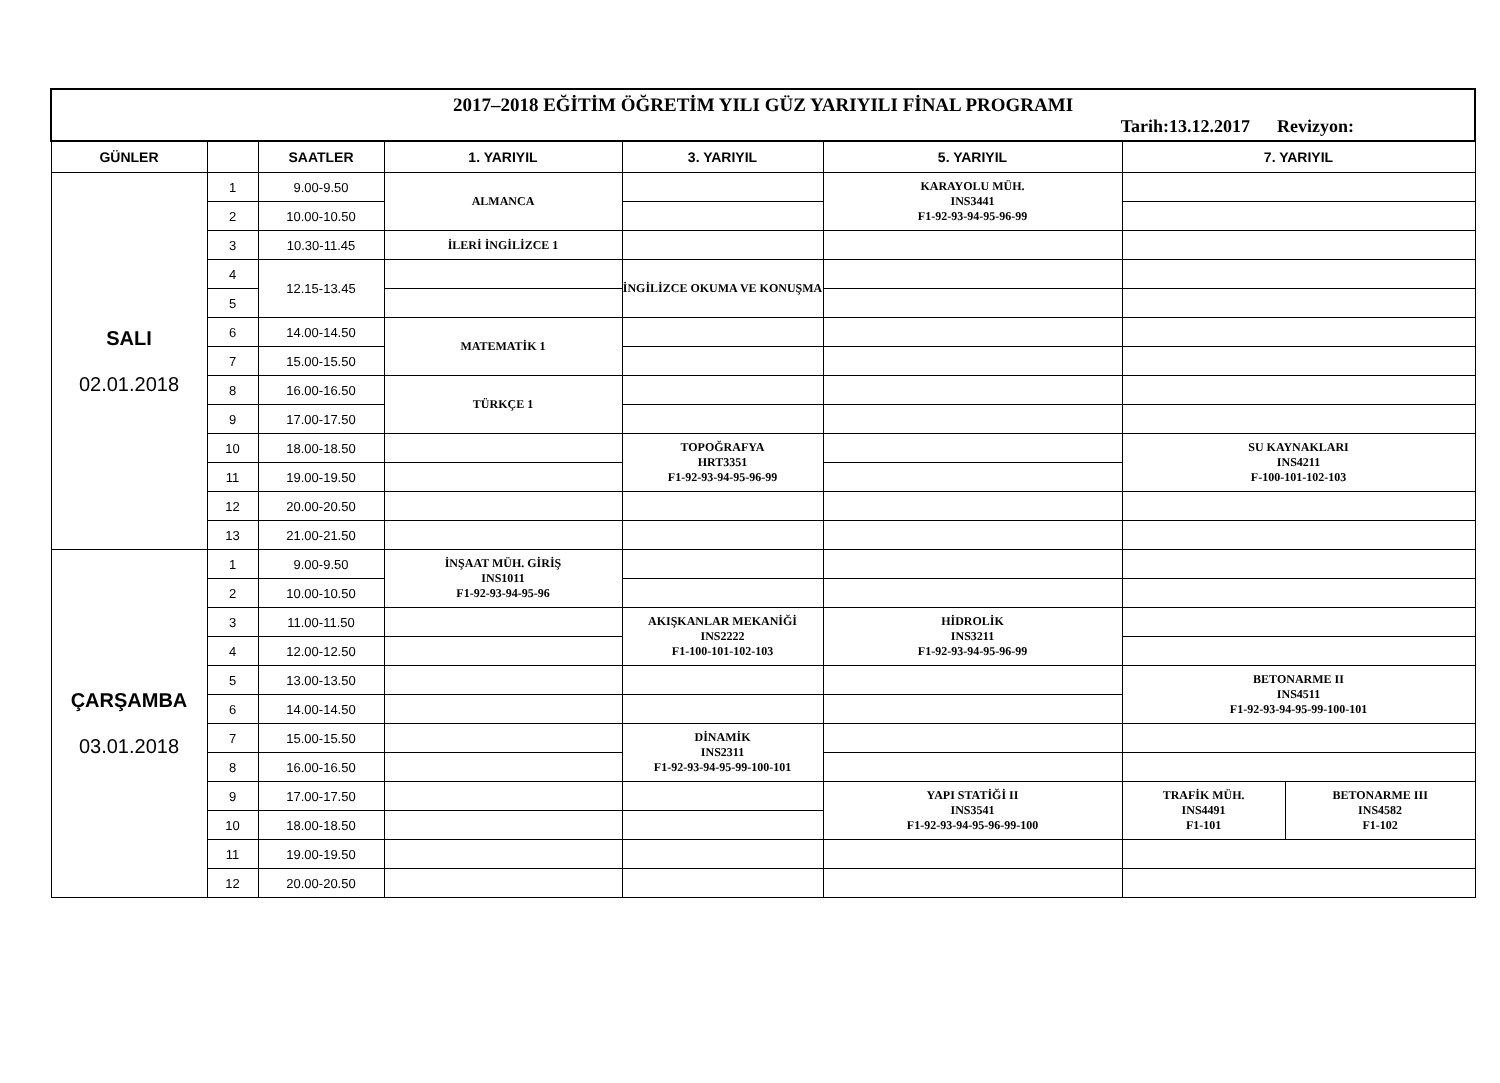| 2017–2018 EĞİTİM ÖĞRETİM YILI GÜZ YARIYILI FİNAL PROGRAMI Tarih:13.12.2017 Revizyon: | | | | | | | |
| GÜNLER | | SAATLER | 1. YARIYIL | 3. YARIYIL | 5. YARIYIL | 7. YARIYIL | |
| SALI 02.01.2018 | 1 | 9.00-9.50 | ALMANCA | | KARAYOLU MÜH. INS3441 F1-92-93-94-95-96-99 | | |
| | 2 | 10.00-10.50 | | | | | |
| | 3 | 10.30-11.45 | İLERİ İNGİLİZCE 1 | | | | |
| | 4 | 12.15-13.45 | | İNGİLİZCE OKUMA VE KONUŞMA | | | |
| | 5 | | | | | | |
| | 6 | 14.00-14.50 | MATEMATİK 1 | | | | |
| | 7 | 15.00-15.50 | | | | | |
| | 8 | 16.00-16.50 | TÜRKÇE 1 | | | | |
| | 9 | 17.00-17.50 | | | | | |
| | 10 | 18.00-18.50 | | TOPOĞRAFYA HRT3351 F1-92-93-94-95-96-99 | | SU KAYNAKLARI INS4211 F-100-101-102-103 | |
| | 11 | 19.00-19.50 | | | | | |
| | 12 | 20.00-20.50 | | | | | |
| | 13 | 21.00-21.50 | | | | | |
| ÇARŞAMBA 03.01.2018 | 1 | 9.00-9.50 | İNŞAAT MÜH. GİRİŞ INS1011 F1-92-93-94-95-96 | | | | |
| | 2 | 10.00-10.50 | | | | | |
| | 3 | 11.00-11.50 | | AKIŞKANLAR MEKANİĞİ INS2222 F1-100-101-102-103 | HİDROLİK INS3211 F1-92-93-94-95-96-99 | | |
| | 4 | 12.00-12.50 | | | | | |
| | 5 | 13.00-13.50 | | | | BETONARME II INS4511 F1-92-93-94-95-99-100-101 | |
| | 6 | 14.00-14.50 | | | | | |
| | 7 | 15.00-15.50 | | DİNAMİK INS2311 F1-92-93-94-95-99-100-101 | | | |
| | 8 | 16.00-16.50 | | | | | |
| | 9 | 17.00-17.50 | | | YAPI STATİĞİ II INS3541 F1-92-93-94-95-96-99-100 | TRAFİK MÜH. INS4491 F1-101 | BETONARME III INS4582 F1-102 |
| | 10 | 18.00-18.50 | | | | | |
| | 11 | 19.00-19.50 | | | | | |
| | 12 | 20.00-20.50 | | | | | |